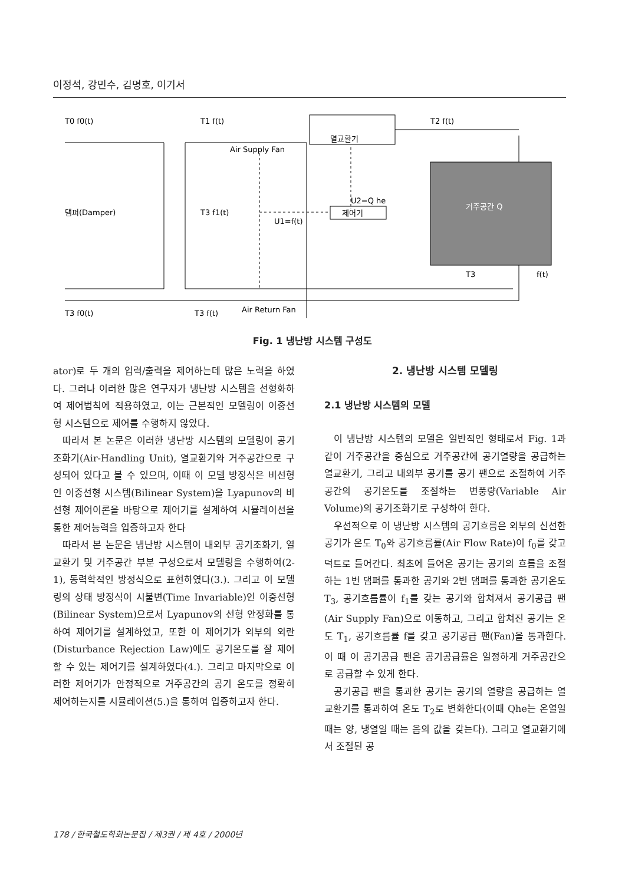이정석, 강민수, 김명호, 이기서
T0 f0(t)
T1 f(t)
T2 f(t)
열교환기
Air Supply Fan
댐퍼(Damper)
T3 f1(t)
U2=Q he
제어기
U1=f(t)
거주공간 Q
T3
f(t)
Air Return Fan
T3 f0(t)
T3 f(t)
Fig. 1 냉난방 시스템 구성도
ator)로 두 개의 입력/출력을 제어하는데 많은 노력을 하였다. 그러나 이러한 많은 연구자가 냉난방 시스템을 선형화하여 제어법칙에 적용하였고, 이는 근본적인 모델링이 이중선형 시스템으로 제어를 수행하지 않았다.
따라서 본 논문은 이러한 냉난방 시스템의 모델링이 공기조화기(Air-Handling Unit), 열교환기와 거주공간으로 구성되어 있다고 볼 수 있으며, 이때 이 모델 방정식은 비선형인 이중선형 시스템(Bilinear System)을 Lyapunov의 비선형 제어이론을 바탕으로 제어기를 설계하여 시뮬레이션을 통한 제어능력을 입증하고자 한다
따라서 본 논문은 냉난방 시스템이 내외부 공기조화기, 열교환기 및 거주공간 부분 구성으로서 모델링을 수행하여(2-1), 동력학적인 방정식으로 표현하였다(3.). 그리고 이 모델링의 상태 방정식이 시불변(Time Invariable)인 이중선형(Bilinear System)으로서 Lyapunov의 선형 안정화를 통하여 제어기를 설계하였고, 또한 이 제어기가 외부의 외란(Disturbance Rejection Law)에도 공기온도를 잘 제어할 수 있는 제어기를 설계하였다(4.). 그리고 마지막으로 이러한 제어기가 안정적으로 거주공간의 공기 온도를 정확히 제어하는지를 시뮬레이션(5.)을 통하여 입증하고자 한다.
2. 냉난방 시스템 모델링
2.1 냉난방 시스템의 모델
이 냉난방 시스템의 모델은 일반적인 형태로서 Fig. 1과 같이 거주공간을 중심으로 거주공간에 공기열량을 공급하는 열교환기, 그리고 내외부 공기를 공기 팬으로 조절하여 거주공간의 공기온도를 조절하는 변풍량(Variable Air Volume)의 공기조화기로 구성하여 한다.
우선적으로 이 냉난방 시스템의 공기흐름은 외부의 신선한 공기가 온도 T<sub>0</sub>와 공기흐름률(Air Flow Rate)이 f<sub>0</sub>를 갖고 덕트로 들어간다. 최초에 들어온 공기는 공기의 흐름을 조절하는 1번 댐퍼를 통과한 공기와 2번 댐퍼를 통과한 공기온도 T<sub>3</sub>, 공기흐름률이 f<sub>1</sub>를 갖는 공기와 합쳐져서 공기공급 팬(Air Supply Fan)으로 이동하고, 그리고 합쳐진 공기는 온도 T<sub>1</sub>, 공기흐름률 f를 갖고 공기공급 팬(Fan)을 통과한다. 이 때 이 공기공급 팬은 공기공급률은 일정하게 거주공간으로 공급할 수 있게 한다.
공기공급 팬을 통과한 공기는 공기의 열량을 공급하는 열교환기를 통과하여 온도 T<sub>2</sub>로 변화한다(이때 Qhe는 온열일 때는 양, 냉열일 때는 음의 값을 갖는다). 그리고 열교환기에서 조절된 공
178 / 한국철도학회논문집 / 제3권 / 제 4호 / 2000년